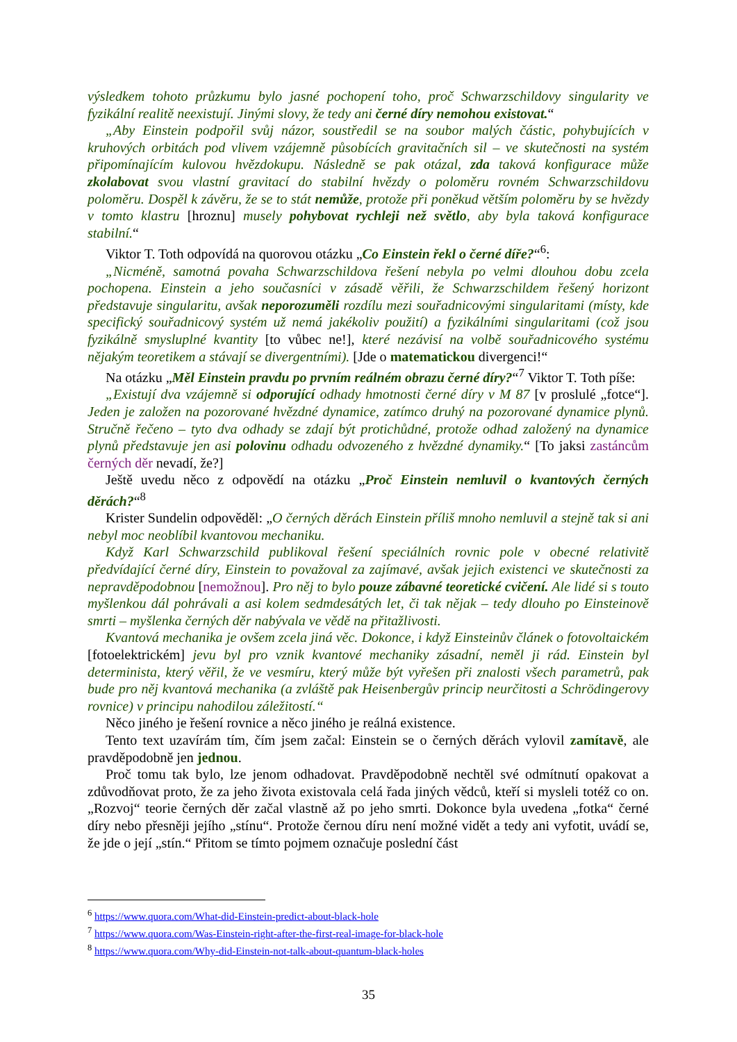výsledkem tohoto průzkumu bylo jasné pochopení toho, proč Schwarzschildovy singularity ve fyzikální realitě neexistují. Jinými slovy, že tedy ani černé díry nemohou existovat.“
„Aby Einstein podpořil svůj názor, soustředil se na soubor malých částic, pohybujících v kruhových orbitách pod vlivem vzájemně působících gravitačních sil – ve skutečnosti na systém připomínajícím kulovou hvězdokupu. Následně se pak otázal, zda taková konfigurace může zkolabovat svou vlastní gravitací do stabilní hvězdy o poloměru rovném Schwarzschildovu poloměru. Dospěl k závěru, že se to stát nemůže, protože při poněkud větším poloměru by se hvězdy v tomto klastru [hroznu] musely pohybovat rychleji než světlo, aby byla taková konfigurace stabilní.“
Viktor T. Toth odpovídá na quorovou otázku „Co Einstein řekl o černé díře?“<sup>6</sup>:
„Nicméně, samotná povaha Schwarzschildova řešení nebyla po velmi dlouhou dobu zcela pochopena. Einstein a jeho současníci v zásadě věřili, že Schwarzschildem řešený horizont představuje singularitu, avšak neporozuměli rozdílu mezi souřadnicovými singularitami (místy, kde specifický souřadnicový systém už nemá jakékoliv použití) a fyzikálními singularitami (což jsou fyzikálně smysluplné kvantity [to vůbec ne!], které nezávisí na volbě souřadnicového systému nějakým teoretikem a stávají se divergentními). [Jde o matematickou divergenci!“
Na otázku „Měl Einstein pravdu po prvním reálném obrazu černé díry?“<sup>7</sup> Viktor T. Toth píše:
„Existují dva vzájemně si odporující odhady hmotnosti černé díry v M 87 [v proslulé „fotce“]. Jeden je založen na pozorované hvězdné dynamice, zatímco druhý na pozorované dynamice plynů. Stručně řečeno – tyto dva odhady se zdají být protichůdné, protože odhad založený na dynamice plynů představuje jen asi polovinu odhadu odvozeného z hvězdné dynamiky.“ [To jaksi zastáncům černých děr nevadí, že?]
Ještě uvedu něco z odpovědí na otázku „Proč Einstein nemluvil o kvantových černých děrách?“<sup>8</sup>
Krister Sundelin odpověděl: „O černých děrách Einstein příliš mnoho nemluvil a stejně tak si ani nebyl moc neoblíbil kvantovou mechaniku.
Když Karl Schwarzschild publikoval řešení speciálních rovnic pole v obecné relativitě předvídající černé díry, Einstein to považoval za zajímavé, avšak jejich existenci ve skutečnosti za nepravděpodobnou [nemožnou]. Pro něj to bylo pouze zábavné teoretické cvičení. Ale lidé si s touto myšlenkou dál pohrávali a asi kolem sedmdesátých let, či tak nějak – tedy dlouho po Einsteinově smrti – myšlenka černých děr nabývala ve vědě na přitažlivosti.
Kvantová mechanika je ovšem zcela jiná věc. Dokonce, i když Einsteinův článek o fotovoltaickém [fotoelektrickém] jevu byl pro vznik kvantové mechaniky zásadní, neměl ji rád. Einstein byl determinista, který věřil, že ve vesmíru, který může být vyřešen při znalosti všech parametrů, pak bude pro něj kvantová mechanika (a zvláště pak Heisenbergův princip neurčitosti a Schrödingerovy rovnice) v principu nahodilou záležitostí.“
Něco jiného je řešení rovnice a něco jiného je reálná existence.
Tento text uzavírám tím, čím jsem začal: Einstein se o černých děrách vylovil zamítavě, ale pravděpodobně jen jednou.
Proč tomu tak bylo, lze jenom odhadovat. Pravděpodobně nechtěl své odmítnutí opakovat a zdůvodňovat proto, že za jeho života existovala celá řada jiných vědců, kteří si mysleli totéž co on. „Rozvoj“ teorie černých děr začal vlastně až po jeho smrti. Dokonce byla uvedena „fotka“ černé díry nebo přesněji jejího „stínu“. Protože černou díru není možné vidět a tedy ani vyfotit, uvádí se, že jde o její „stín.“ Přitom se tímto pojmem označuje poslední část
<sup>6</sup> https://www.quora.com/What-did-Einstein-predict-about-black-hole
<sup>7</sup> https://www.quora.com/Was-Einstein-right-after-the-first-real-image-for-black-hole
<sup>8</sup> https://www.quora.com/Why-did-Einstein-not-talk-about-quantum-black-holes
35